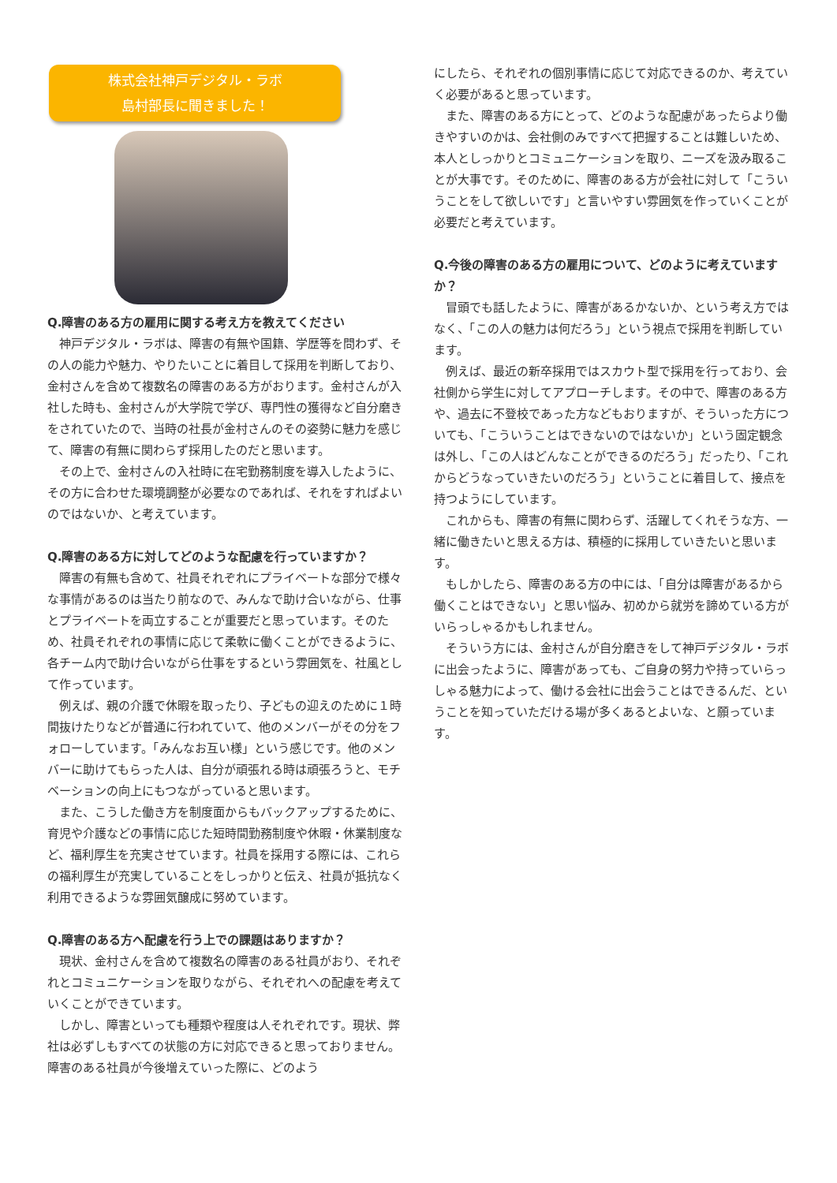株式会社神戸デジタル・ラボ
島村部長に聞きました！
Q.障害のある方の雇用に関する考え方を教えてください
神戸デジタル・ラボは、障害の有無や国籍、学歴等を問わず、その人の能力や魅力、やりたいことに着目して採用を判断しており、金村さんを含めて複数名の障害のある方がおります。金村さんが入社した時も、金村さんが大学院で学び、専門性の獲得など自分磨きをされていたので、当時の社長が金村さんのその姿勢に魅力を感じて、障害の有無に関わらず採用したのだと思います。
その上で、金村さんの入社時に在宅勤務制度を導入したように、その方に合わせた環境調整が必要なのであれば、それをすればよいのではないか、と考えています。
Q.障害のある方に対してどのような配慮を行っていますか？
障害の有無も含めて、社員それぞれにプライベートな部分で様々な事情があるのは当たり前なので、みんなで助け合いながら、仕事とプライベートを両立することが重要だと思っています。そのため、社員それぞれの事情に応じて柔軟に働くことができるように、各チーム内で助け合いながら仕事をするという雰囲気を、社風として作っています。
例えば、親の介護で休暇を取ったり、子どもの迎えのために１時間抜けたりなどが普通に行われていて、他のメンバーがその分をフォローしています。「みんなお互い様」という感じです。他のメンバーに助けてもらった人は、自分が頑張れる時は頑張ろうと、モチベーションの向上にもつながっていると思います。
また、こうした働き方を制度面からもバックアップするために、育児や介護などの事情に応じた短時間勤務制度や休暇・休業制度など、福利厚生を充実させています。社員を採用する際には、これらの福利厚生が充実していることをしっかりと伝え、社員が抵抗なく利用できるような雰囲気醸成に努めています。
Q.障害のある方へ配慮を行う上での課題はありますか？
現状、金村さんを含めて複数名の障害のある社員がおり、それぞれとコミュニケーションを取りながら、それぞれへの配慮を考えていくことができています。
しかし、障害といっても種類や程度は人それぞれです。現状、弊社は必ずしもすべての状態の方に対応できると思っておりません。障害のある社員が今後増えていった際に、どのよう
にしたら、それぞれの個別事情に応じて対応できるのか、考えていく必要があると思っています。
また、障害のある方にとって、どのような配慮があったらより働きやすいのかは、会社側のみですべて把握することは難しいため、本人としっかりとコミュニケーションを取り、ニーズを汲み取ることが大事です。そのために、障害のある方が会社に対して「こういうことをして欲しいです」と言いやすい雰囲気を作っていくことが必要だと考えています。
Q.今後の障害のある方の雇用について、どのように考えていますか？
冒頭でも話したように、障害があるかないか、という考え方ではなく、「この人の魅力は何だろう」という視点で採用を判断しています。
例えば、最近の新卒採用ではスカウト型で採用を行っており、会社側から学生に対してアプローチします。その中で、障害のある方や、過去に不登校であった方などもおりますが、そういった方についても、「こういうことはできないのではないか」という固定観念は外し、「この人はどんなことができるのだろう」だったり、「これからどうなっていきたいのだろう」ということに着目して、接点を持つようにしています。
これからも、障害の有無に関わらず、活躍してくれそうな方、一緒に働きたいと思える方は、積極的に採用していきたいと思います。
もしかしたら、障害のある方の中には、「自分は障害があるから働くことはできない」と思い悩み、初めから就労を諦めている方がいらっしゃるかもしれません。
そういう方には、金村さんが自分磨きをして神戸デジタル・ラボに出会ったように、障害があっても、ご自身の努力や持っていらっしゃる魅力によって、働ける会社に出会うことはできるんだ、ということを知っていただける場が多くあるとよいな、と願っています。